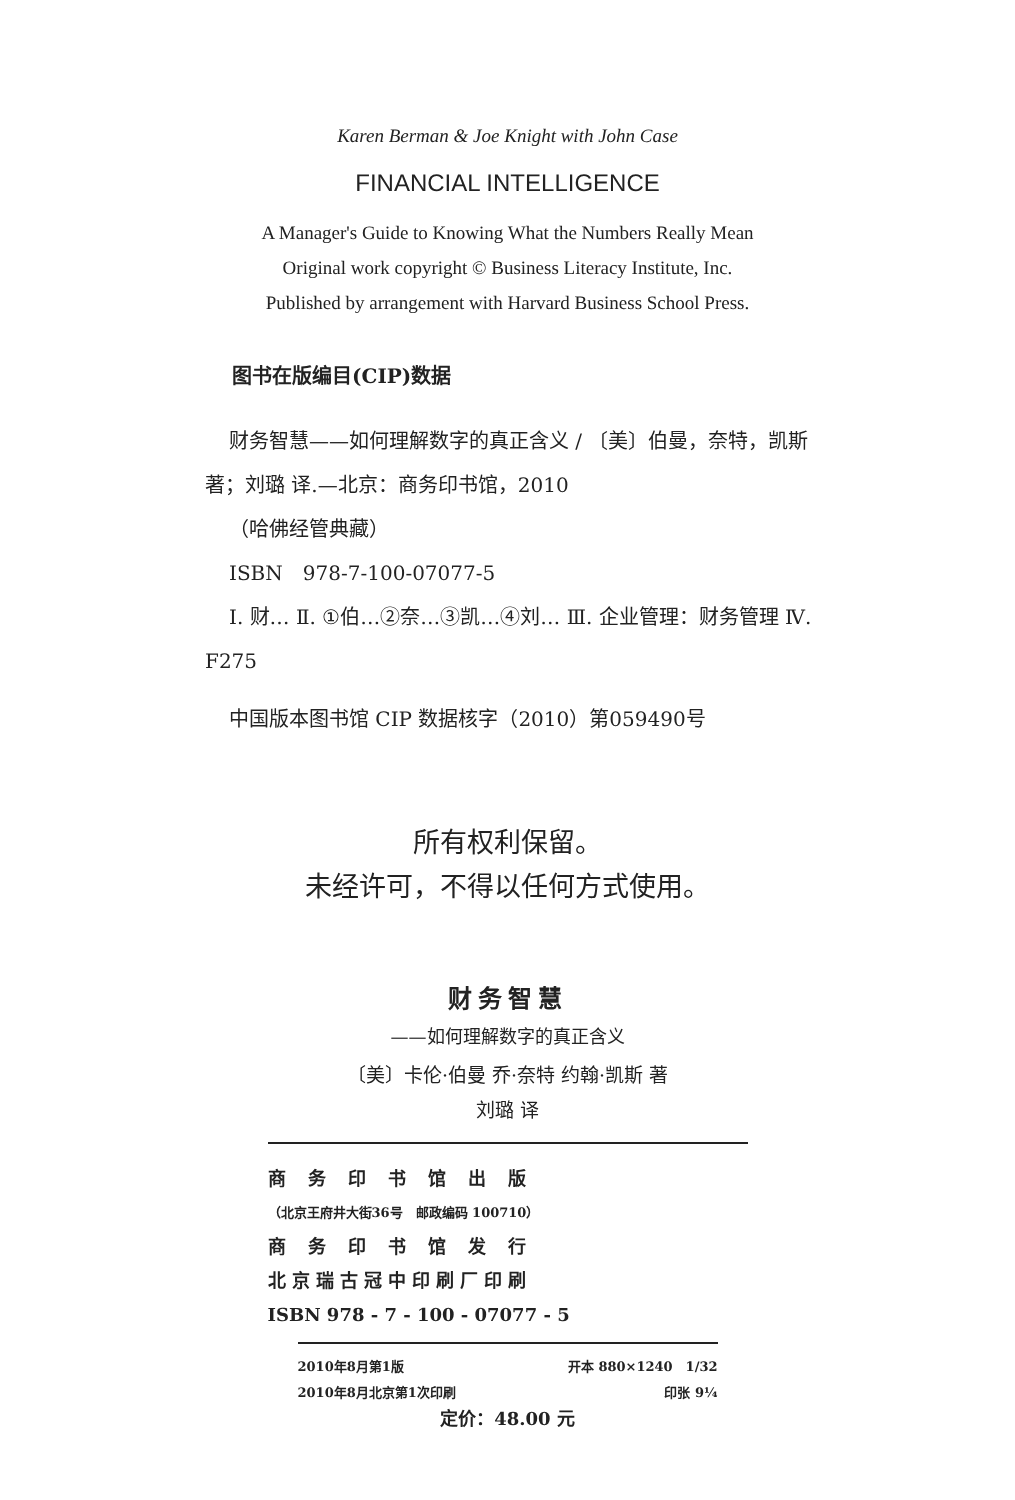Karen Berman & Joe Knight with John Case
FINANCIAL INTELLIGENCE
A Manager's Guide to Knowing What the Numbers Really Mean
Original work copyright © Business Literacy Institute, Inc.
Published by arrangement with Harvard Business School Press.
图书在版编目(CIP)数据
财务智慧——如何理解数字的真正含义 / 〔美〕伯曼，奈特，凯斯 著；刘璐 译.—北京：商务印书馆，2010
（哈佛经管典藏）
ISBN　978-7-100-07077-5
I. 财… Ⅱ. ①伯…②奈…③凯…④刘… Ⅲ. 企业管理：财务管理 Ⅳ. F275
中国版本图书馆 CIP 数据核字（2010）第059490号
所有权利保留。
未经许可，不得以任何方式使用。
财务智慧
——如何理解数字的真正含义
〔美〕卡伦·伯曼 乔·奈特 约翰·凯斯 著
刘璐 译
商务印书馆出版
（北京王府井大街36号　邮政编码 100710）
商务印书馆发行
北京瑞古冠中印刷厂印刷
ISBN 978 - 7 - 100 - 07077 - 5
2010年8月第1版 开本 880×1240　1/32
2010年8月北京第1次印刷 印张 9¼
定价：48.00 元